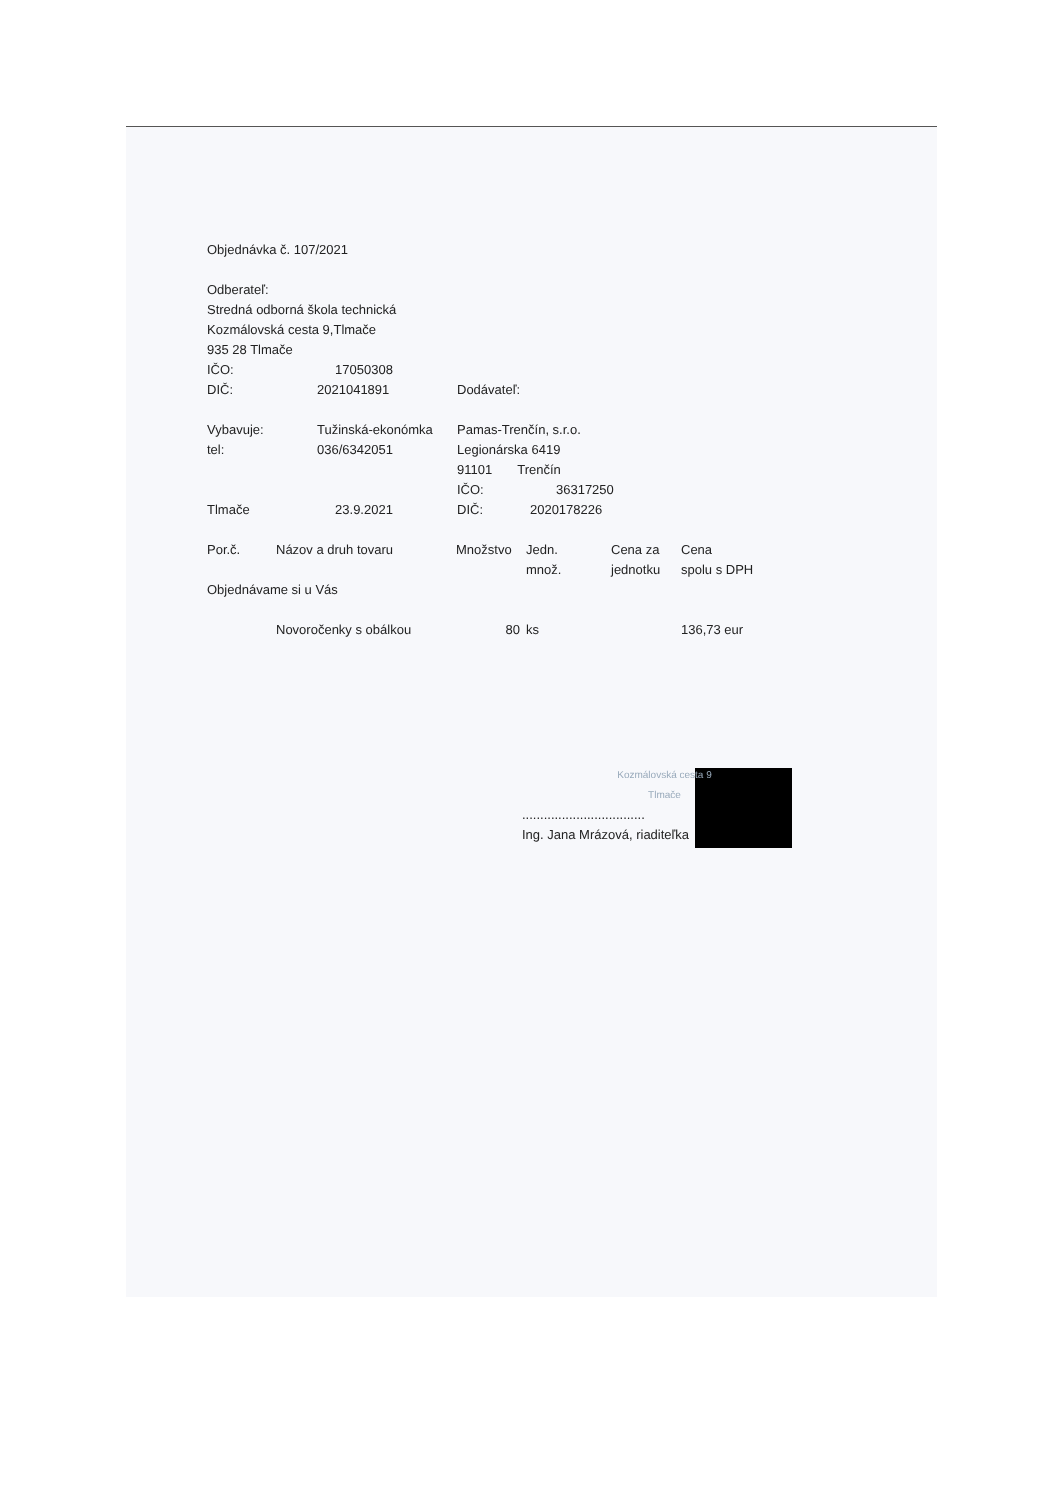Objednávka č. 107/2021
Odberateľ:
Stredná odborná škola technická
Kozmálovská cesta 9,Tlmače
935 28 Tlmače
| IČO: | 17050308 | |
| DIČ: | 2021041891 | Dodávateľ: |
| Vybavuje: | Tužinská-ekonómka | Pamas-Trenčín, s.r.o. |
| tel: | 036/6342051 | Legionárska 6419 |
| | | 91101 Trenčín |
| | | IČO: 36317250 |
| Tlmače | 23.9.2021 | DIČ: 2020178226 |
| Por.č. | Názov a druh tovaru | Množstvo | Jedn. množ. | Cena za jednotku | Cena spolu s DPH |
| Objednávame si u Vás | | | | | |
| | Novoročenky s obálkou | 80 | ks | | 136,73 eur |
Kozmálovská cesta 9
Tlmače
..................................
Ing. Jana Mrázová, riaditeľka